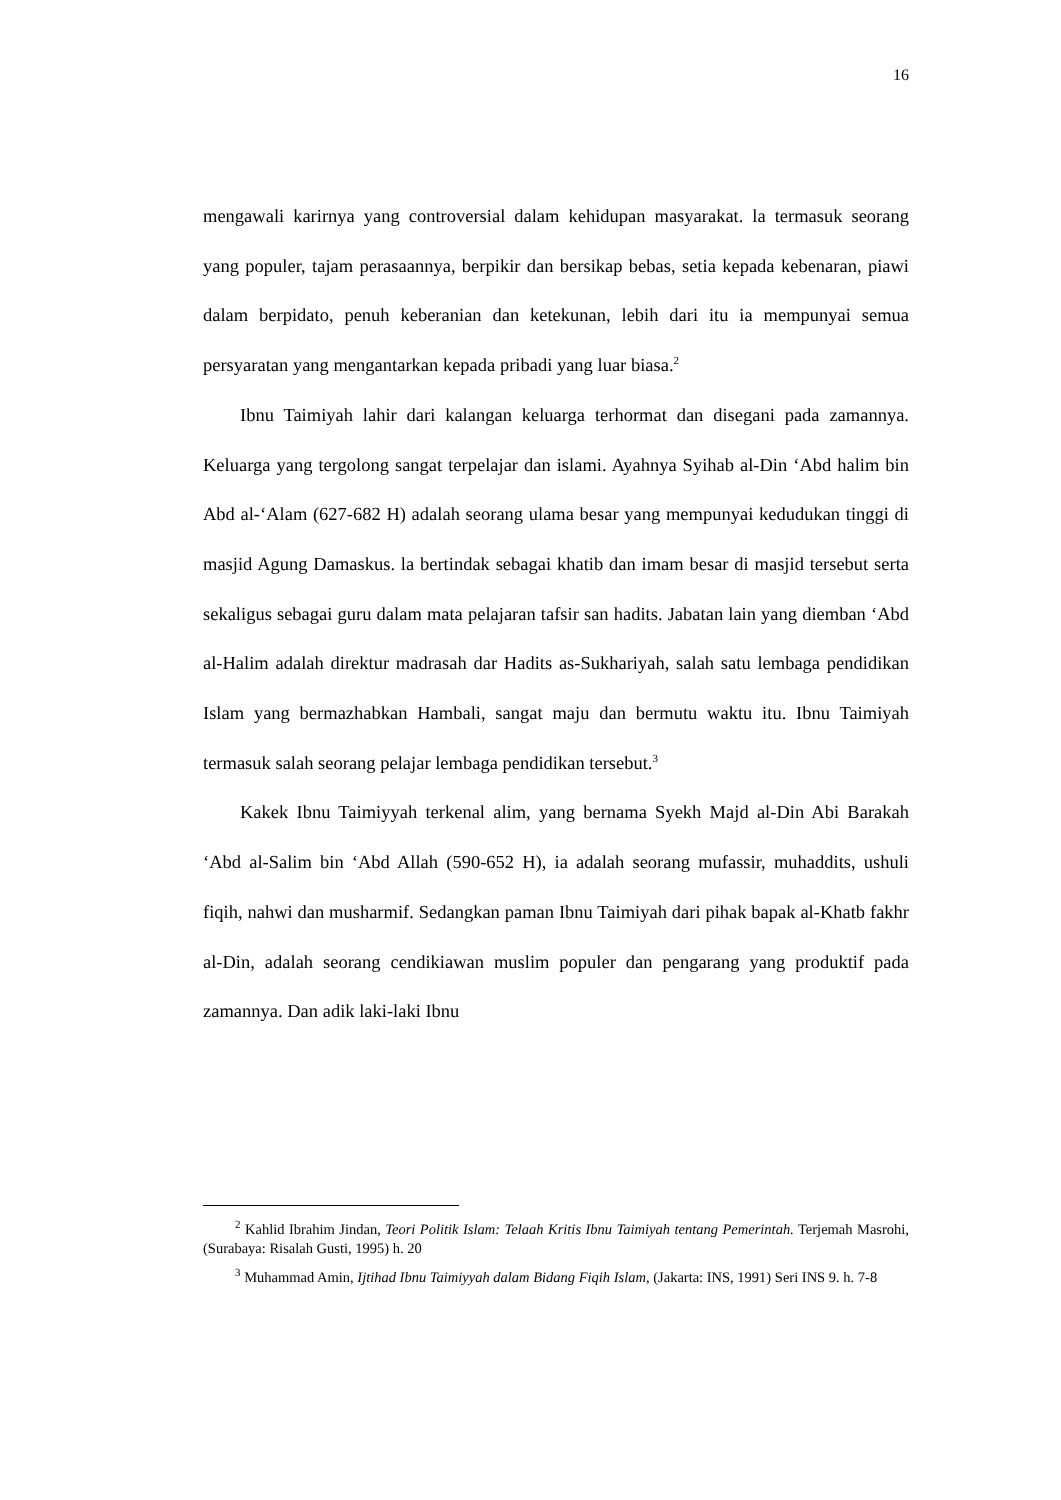16
mengawali karirnya yang controversial dalam kehidupan masyarakat. la termasuk seorang yang populer, tajam perasaannya, berpikir dan bersikap bebas, setia kepada kebenaran, piawi dalam berpidato, penuh keberanian dan ketekunan, lebih dari itu ia mempunyai semua persyaratan yang mengantarkan kepada pribadi yang luar biasa.<sup>2</sup>
Ibnu Taimiyah lahir dari kalangan keluarga terhormat dan disegani pada zamannya. Keluarga yang tergolong sangat terpelajar dan islami. Ayahnya Syihab al-Din ‘Abd halim bin Abd al-‘Alam (627-682 H) adalah seorang ulama besar yang mempunyai kedudukan tinggi di masjid Agung Damaskus. la bertindak sebagai khatib dan imam besar di masjid tersebut serta sekaligus sebagai guru dalam mata pelajaran tafsir san hadits. Jabatan lain yang diemban ‘Abd al-Halim adalah direktur madrasah dar Hadits as-Sukhariyah, salah satu lembaga pendidikan Islam yang bermazhabkan Hambali, sangat maju dan bermutu waktu itu. Ibnu Taimiyah termasuk salah seorang pelajar lembaga pendidikan tersebut.<sup>3</sup>
Kakek Ibnu Taimiyyah terkenal alim, yang bernama Syekh Majd al-Din Abi Barakah ‘Abd al-Salim bin ‘Abd Allah (590-652 H), ia adalah seorang mufassir, muhaddits, ushuli fiqih, nahwi dan musharmif. Sedangkan paman Ibnu Taimiyah dari pihak bapak al-Khatb fakhr al-Din, adalah seorang cendikiawan muslim populer dan pengarang yang produktif pada zamannya. Dan adik laki-laki Ibnu
<sup>2</sup> Kahlid Ibrahim Jindan, Teori Politik Islam: Telaah Kritis Ibnu Taimiyah tentang Pemerintah. Terjemah Masrohi, (Surabaya: Risalah Gusti, 1995) h. 20
<sup>3</sup> Muhammad Amin, Ijtihad Ibnu Taimiyyah dalam Bidang Fiqih Islam, (Jakarta: INS, 1991) Seri INS 9. h. 7-8